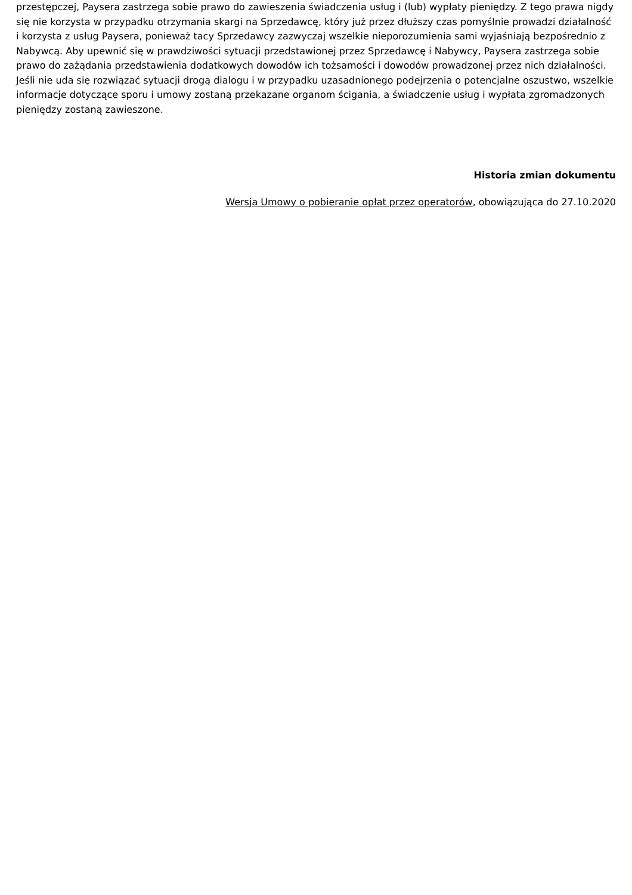przestępczej, Paysera zastrzega sobie prawo do zawieszenia świadczenia usług i (lub) wypłaty pieniędzy. Z tego prawa nigdy się nie korzysta w przypadku otrzymania skargi na Sprzedawcę, który już przez dłuższy czas pomyślnie prowadzi działalność i korzysta z usług Paysera, ponieważ tacy Sprzedawcy zazwyczaj wszelkie nieporozumienia sami wyjaśniają bezpośrednio z Nabywcą. Aby upewnić się w prawdziwości sytuacji przedstawionej przez Sprzedawcę i Nabywcy, Paysera zastrzega sobie prawo do zażądania przedstawienia dodatkowych dowodów ich tożsamości i dowodów prowadzonej przez nich działalności. Jeśli nie uda się rozwiązać sytuacji drogą dialogu i w przypadku uzasadnionego podejrzenia o potencjalne oszustwo, wszelkie informacje dotyczące sporu i umowy zostaną przekazane organom ścigania, a świadczenie usług i wypłata zgromadzonych pieniędzy zostaną zawieszone.
Historia zmian dokumentu
Wersja Umowy o pobieranie opłat przez operatorów, obowiązująca do 27.10.2020